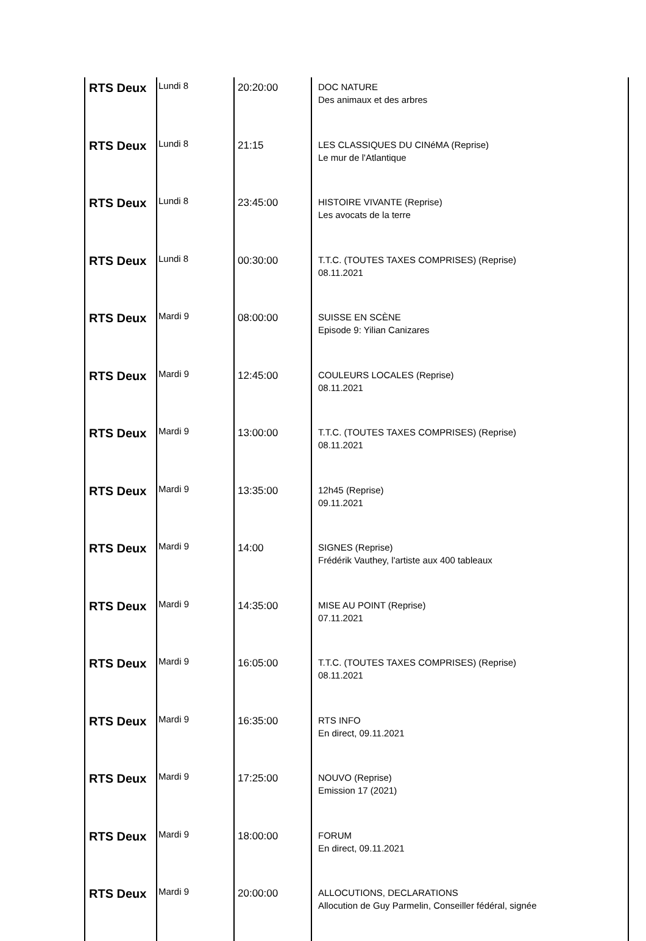| RTS Deux | Lundi 8 | 20:20:00 | DOC NATURE Des animaux et des arbres |
| RTS Deux | Lundi 8 | 21:15 | LES CLASSIQUES DU CINéMA (Reprise) Le mur de l'Atlantique |
| RTS Deux | Lundi 8 | 23:45:00 | HISTOIRE VIVANTE (Reprise) Les avocats de la terre |
| RTS Deux | Lundi 8 | 00:30:00 | T.T.C. (TOUTES TAXES COMPRISES) (Reprise) 08.11.2021 |
| RTS Deux | Mardi 9 | 08:00:00 | SUISSE EN SCÈNE Episode 9: Yilian Canizares |
| RTS Deux | Mardi 9 | 12:45:00 | COULEURS LOCALES (Reprise) 08.11.2021 |
| RTS Deux | Mardi 9 | 13:00:00 | T.T.C. (TOUTES TAXES COMPRISES) (Reprise) 08.11.2021 |
| RTS Deux | Mardi 9 | 13:35:00 | 12h45 (Reprise) 09.11.2021 |
| RTS Deux | Mardi 9 | 14:00 | SIGNES (Reprise) Frédérik Vauthey, l'artiste aux 400 tableaux |
| RTS Deux | Mardi 9 | 14:35:00 | MISE AU POINT (Reprise) 07.11.2021 |
| RTS Deux | Mardi 9 | 16:05:00 | T.T.C. (TOUTES TAXES COMPRISES) (Reprise) 08.11.2021 |
| RTS Deux | Mardi 9 | 16:35:00 | RTS INFO En direct, 09.11.2021 |
| RTS Deux | Mardi 9 | 17:25:00 | NOUVO (Reprise) Emission 17 (2021) |
| RTS Deux | Mardi 9 | 18:00:00 | FORUM En direct, 09.11.2021 |
| RTS Deux | Mardi 9 | 20:00:00 | ALLOCUTIONS, DECLARATIONS Allocution de Guy Parmelin, Conseiller fédéral, signée |